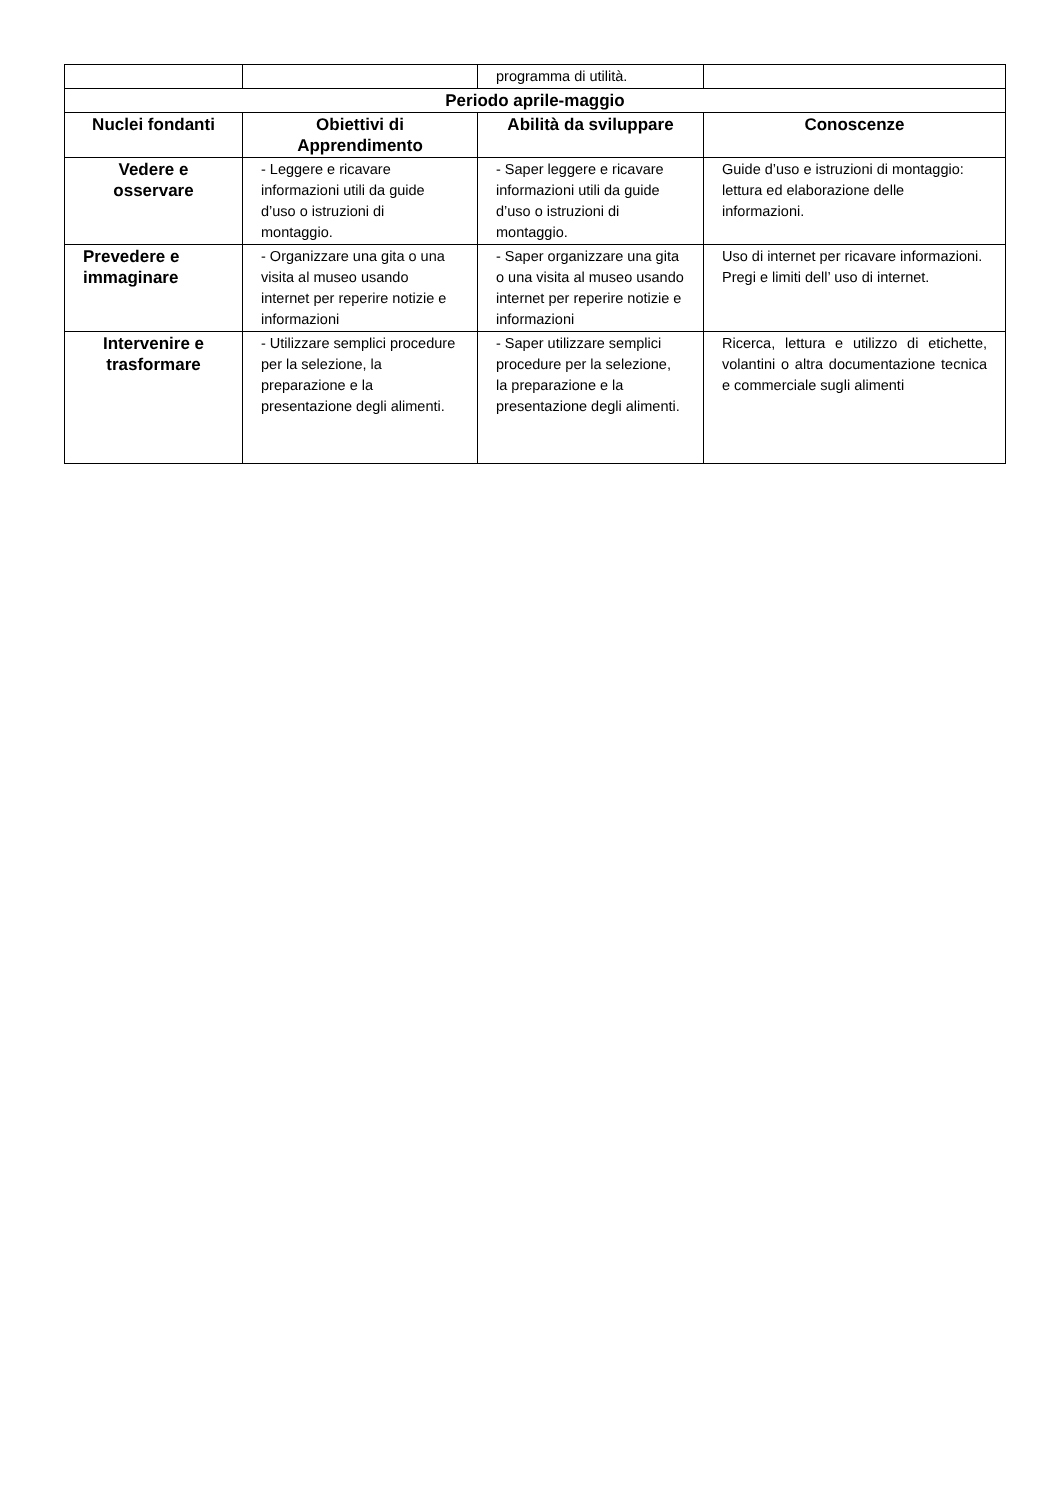| | | programma di utilità. | |
| Periodo aprile-maggio | | | |
| Nuclei fondanti | Obiettivi di Apprendimento | Abilità da sviluppare | Conoscenze |
| Vedere e osservare | - Leggere e ricavare informazioni utili da guide d’uso o istruzioni di montaggio. | - Saper leggere e ricavare informazioni utili da guide d’uso o istruzioni di montaggio. | Guide d’uso e istruzioni di montaggio: lettura ed elaborazione delle informazioni. |
| Prevedere e immaginare | - Organizzare una gita o una visita al museo usando internet per reperire notizie e informazioni | - Saper organizzare una gita o una visita al museo usando internet per reperire notizie e informazioni | Uso di internet per ricavare informazioni. Pregi e limiti dell’ uso di internet. |
| Intervenire e trasformare | - Utilizzare semplici procedure per la selezione, la preparazione e la presentazione degli alimenti. | - Saper utilizzare semplici procedure per la selezione, la preparazione e la presentazione degli alimenti. | Ricerca, lettura e utilizzo di etichette, volantini o altra documentazione tecnica e commerciale sugli alimenti |